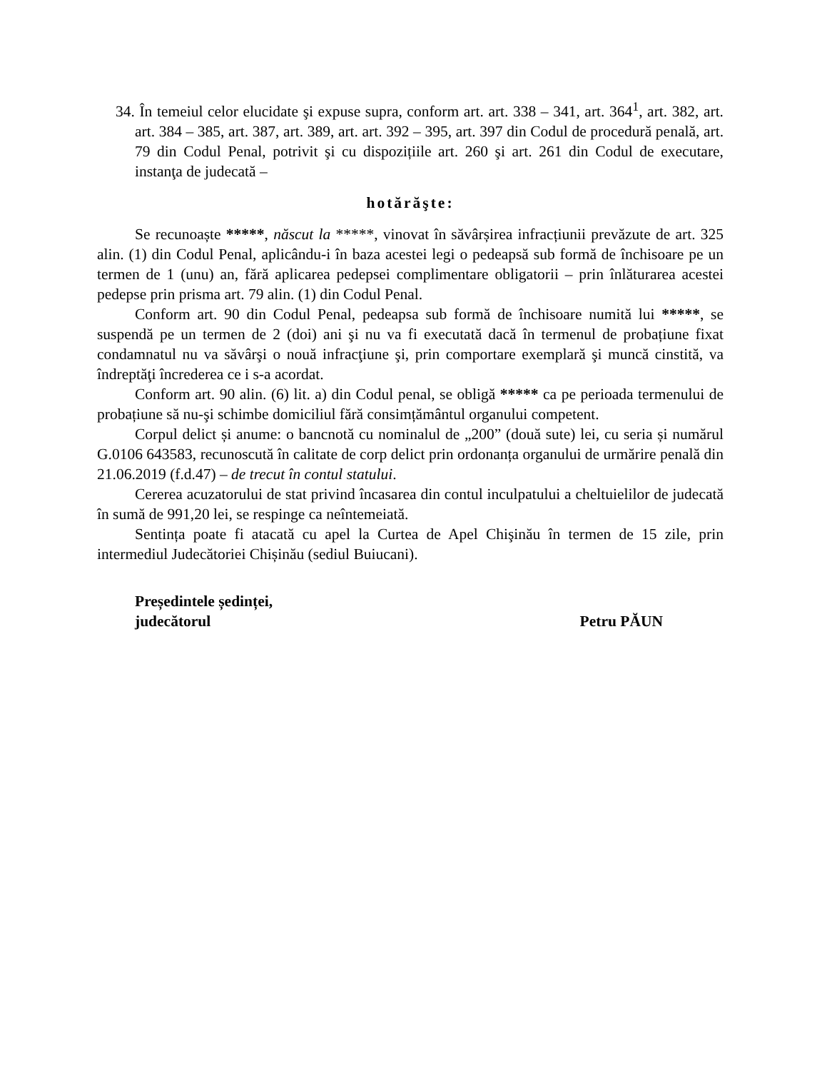34. În temeiul celor elucidate şi expuse supra, conform art. art. 338 – 341, art. 364<sup>1</sup>, art. 382, art. art. 384 – 385, art. 387, art. 389, art. art. 392 – 395, art. 397 din Codul de procedură penală, art. 79 din Codul Penal, potrivit şi cu dispozițiile art. 260 şi art. 261 din Codul de executare, instanţa de judecată –
hotărăşte:
Se recunoaște *****, născut la *****, vinovat în săvârșirea infracțiunii prevăzute de art. 325 alin. (1) din Codul Penal, aplicându-i în baza acestei legi o pedeapsă sub formă de închisoare pe un termen de 1 (unu) an, fără aplicarea pedepsei complimentare obligatorii – prin înlăturarea acestei pedepse prin prisma art. 79 alin. (1) din Codul Penal.
Conform art. 90 din Codul Penal, pedeapsa sub formă de închisoare numită lui *****, se suspendă pe un termen de 2 (doi) ani şi nu va fi executată dacă în termenul de probațiune fixat condamnatul nu va săvârşi o nouă infracţiune şi, prin comportare exemplară şi muncă cinstită, va îndreptăţi încrederea ce i s-a acordat.
Conform art. 90 alin. (6) lit. a) din Codul penal, se obligă ***** ca pe perioada termenului de probațiune să nu-şi schimbe domiciliul fără consimțământul organului competent.
Corpul delict și anume: o bancnotă cu nominalul de „200” (două sute) lei, cu seria și numărul G.0106 643583, recunoscută în calitate de corp delict prin ordonanța organului de urmărire penală din 21.06.2019 (f.d.47) – de trecut în contul statului.
Cererea acuzatorului de stat privind încasarea din contul inculpatului a cheltuielilor de judecată în sumă de 991,20 lei, se respinge ca neîntemeiată.
Sentința poate fi atacată cu apel la Curtea de Apel Chişinău în termen de 15 zile, prin intermediul Judecătoriei Chișinău (sediul Buiucani).
Președintele ședinței,
judecătorul Petru PĂUN